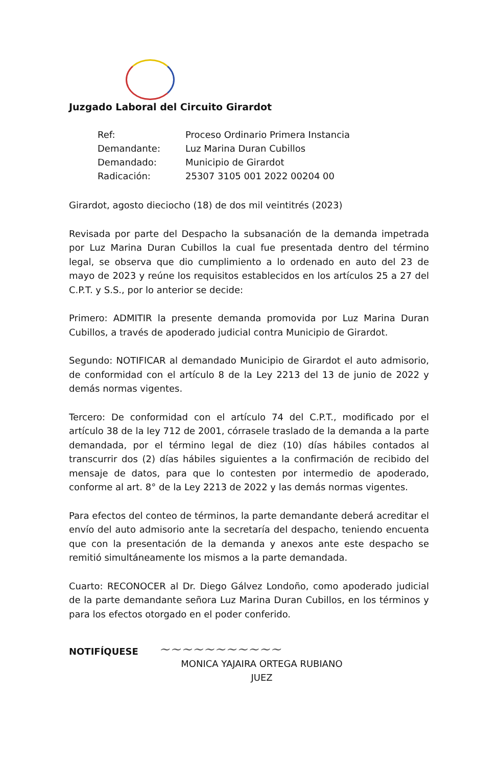Juzgado Laboral del Circuito Girardot
| Ref: | Proceso Ordinario Primera Instancia |
| Demandante: | Luz Marina Duran Cubillos |
| Demandado: | Municipio de Girardot |
| Radicación: | 25307 3105 001 2022 00204 00 |
Girardot, agosto dieciocho (18) de dos mil veintitrés (2023)
Revisada por parte del Despacho la subsanación de la demanda impetrada por Luz Marina Duran Cubillos la cual fue presentada dentro del término legal, se observa que dio cumplimiento a lo ordenado en auto del 23 de mayo de 2023 y reúne los requisitos establecidos en los artículos 25 a 27 del C.P.T. y S.S., por lo anterior se decide:
Primero: ADMITIR la presente demanda promovida por Luz Marina Duran Cubillos, a través de apoderado judicial contra Municipio de Girardot.
Segundo: NOTIFICAR al demandado Municipio de Girardot el auto admisorio, de conformidad con el artículo 8 de la Ley 2213 del 13 de junio de 2022 y demás normas vigentes.
Tercero: De conformidad con el artículo 74 del C.P.T., modificado por el artículo 38 de la ley 712 de 2001, córrasele traslado de la demanda a la parte demandada, por el término legal de diez (10) días hábiles contados al transcurrir dos (2) días hábiles siguientes a la confirmación de recibido del mensaje de datos, para que lo contesten por intermedio de apoderado, conforme al art. 8° de la Ley 2213 de 2022 y las demás normas vigentes.
Para efectos del conteo de términos, la parte demandante deberá acreditar el envío del auto admisorio ante la secretaría del despacho, teniendo encuenta que con la presentación de la demanda y anexos ante este despacho se remitió simultáneamente los mismos a la parte demandada.
Cuarto: RECONOCER al Dr. Diego Gálvez Londoño, como apoderado judicial de la parte demandante señora Luz Marina Duran Cubillos, en los términos y para los efectos otorgado en el poder conferido.
NOTIFÍQUESE ~~~~~~~~~~~
MONICA YAJAIRA ORTEGA RUBIANO
JUEZ